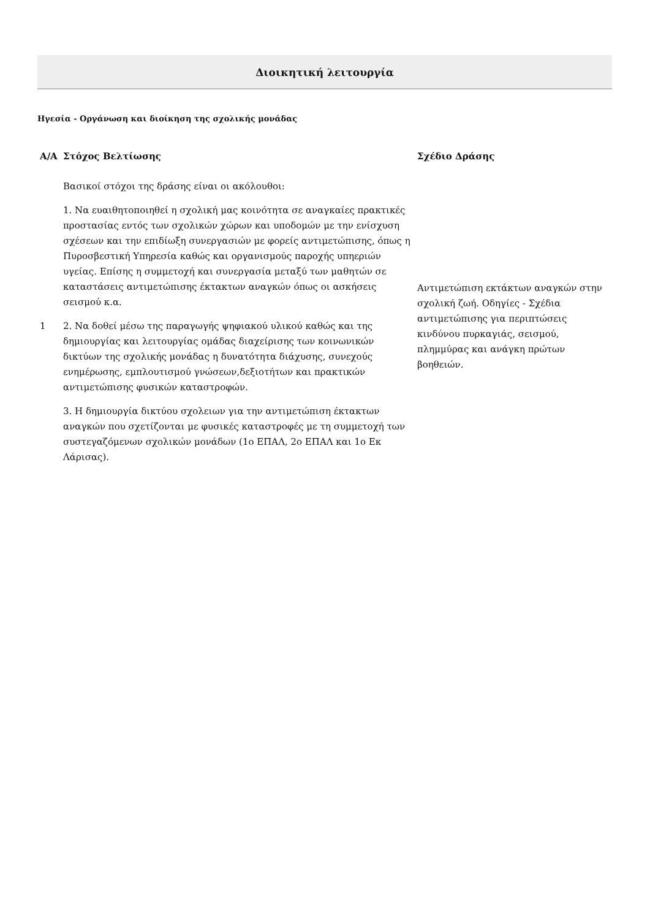Διοικητική λειτουργία
Ηγεσία - Οργάνωση και διοίκηση της σχολικής μονάδας
| Α/Α | Στόχος Βελτίωσης | Σχέδιο Δράσης |
| --- | --- | --- |
| 1 | Βασικοί στόχοι της δράσης είναι οι ακόλουθοι: 1. Να ευαιθητοποιηθεί η σχολική μας κοινότητα σε αναγκαίες πρακτικές προστασίας εντός των σχολικών χώρων και υποδομών με την ενίσχυση σχέσεων και την επιδίωξη συνεργασιών με φορείς αντιμετώπισης, όπως η Πυροσβεστική Υπηρεσία καθώς και οργανισμούς παροχής υπηεριών υγείας. Επίσης η συμμετοχή και συνεργασία μεταξύ των μαθητών σε καταστάσεις αντιμετώπισης έκτακτων αναγκών όπως οι ασκήσεις σεισμού κ.α. 2. Να δοθεί μέσω της παραγωγής ψηφιακού υλικού καθώς και της δημιουργίας και λειτουργίας ομάδας διαχείρισης των κοινωνικών δικτύων της σχολικής μονάδας η δυνατότητα διάχυσης, συνεχούς ενημέρωσης, εμπλουτισμού γνώσεων,δεξιοτήτων και πρακτικών αντιμετώπισης φυσικών καταστροφών. 3. Η δημιουργία δικτύου σχολειων για την αντιμετώπιση έκτακτων αναγκών που σχετίζονται με φυσικές καταστροφές με τη συμμετοχή των συστεγαζόμενων σχολικών μονάδων (1ο ΕΠΑΛ, 2ο ΕΠΑΛ και 1ο Εκ Λάρισας). | Αντιμετώπιση εκτάκτων αναγκών στην σχολική ζωή. Οδηγίες - Σχέδια αντιμετώπισης για περιπτώσεις κινδύνου πυρκαγιάς, σεισμού, πλημμύρας και ανάγκη πρώτων βοηθειών. |